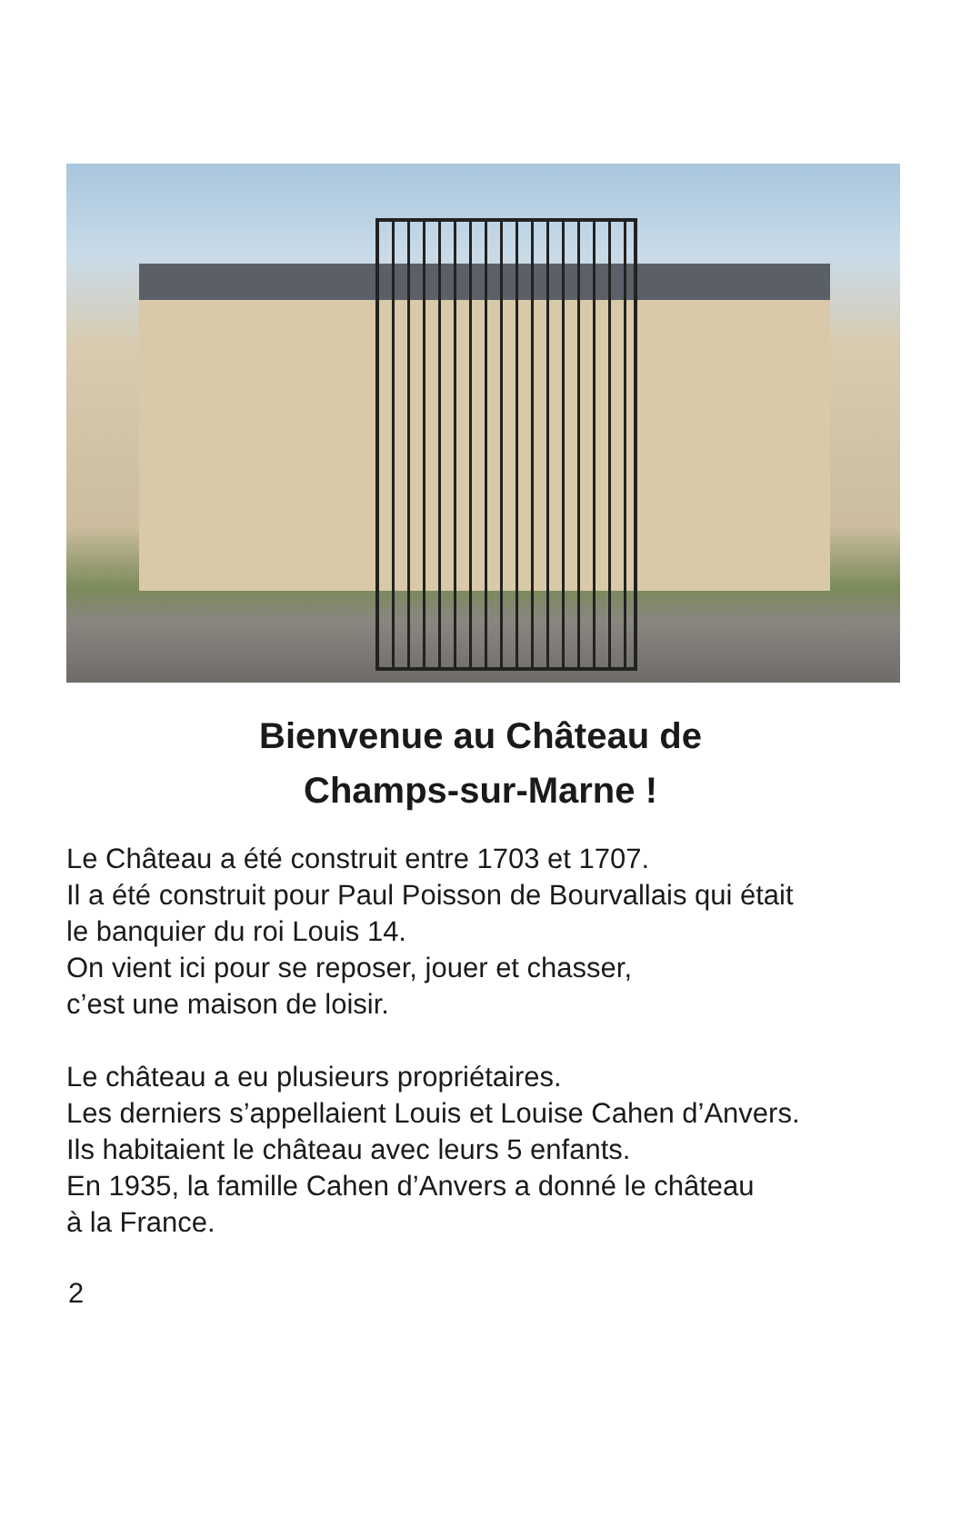Bienvenue au Château de
Champs-sur-Marne !
Le Château a été construit entre 1703 et 1707.
Il a été construit pour Paul Poisson de Bourvallais qui était
le banquier du roi Louis 14.
On vient ici pour se reposer, jouer et chasser,
c’est une maison de loisir.
Le château a eu plusieurs propriétaires.
Les derniers s’appellaient Louis et Louise Cahen d’Anvers.
Ils habitaient le château avec leurs 5 enfants.
En 1935, la famille Cahen d’Anvers a donné le château
à la France.
2